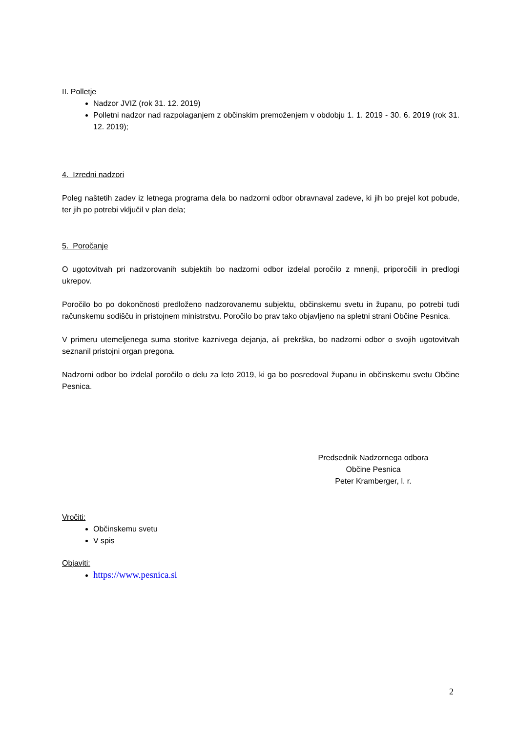II. Polletje
Nadzor JVIZ (rok 31. 12. 2019)
Polletni nadzor nad razpolaganjem z občinskim premoženjem v obdobju 1. 1. 2019 - 30. 6. 2019 (rok 31. 12. 2019);
4. Izredni nadzori
Poleg naštetih zadev iz letnega programa dela bo nadzorni odbor obravnaval zadeve, ki jih bo prejel kot pobude, ter jih po potrebi vključil v plan dela;
5. Poročanje
O ugotovitvah pri nadzorovanih subjektih bo nadzorni odbor izdelal poročilo z mnenji, priporočili in predlogi ukrepov.
Poročilo bo po dokončnosti predloženo nadzorovanemu subjektu, občinskemu svetu in županu, po potrebi tudi računskemu sodišču in pristojnem ministrstvu. Poročilo bo prav tako objavljeno na spletni strani Občine Pesnica.
V primeru utemeljenega suma storitve kaznivega dejanja, ali prekrška, bo nadzorni odbor o svojih ugotovitvah seznanil pristojni organ pregona.
Nadzorni odbor bo izdelal poročilo o delu za leto 2019, ki ga bo posredoval županu in občinskemu svetu Občine Pesnica.
Predsednik Nadzornega odbora
Občine Pesnica
Peter Kramberger, l. r.
Vročiti:
Občinskemu svetu
V spis
Objaviti:
https://www.pesnica.si
2